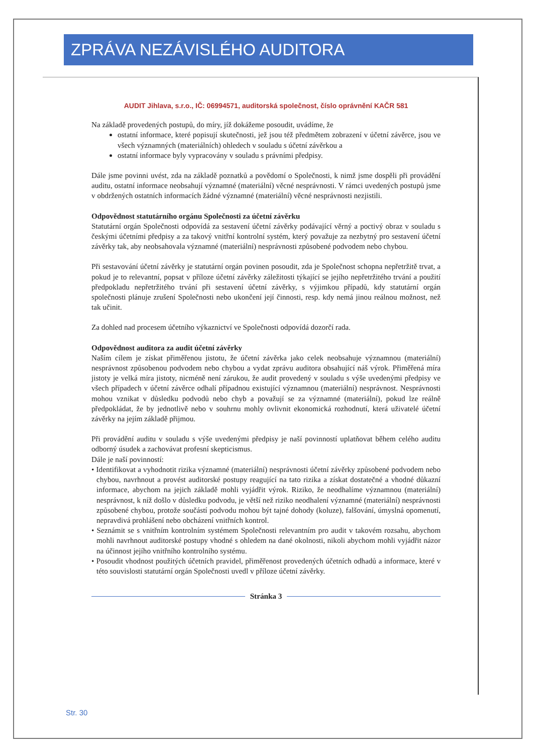ZPRÁVA NEZÁVISLÉHO AUDITORA
AUDIT Jihlava, s.r.o., IČ: 06994571, auditorská společnost, číslo oprávnění KAČR 581
Na základě provedených postupů, do míry, jíž dokážeme posoudit, uvádíme, že
ostatní informace, které popisují skutečnosti, jež jsou též předmětem zobrazení v účetní závěrce, jsou ve všech významných (materiálních) ohledech v souladu s účetní závěrkou a
ostatní informace byly vypracovány v souladu s právními předpisy.
Dále jsme povinni uvést, zda na základě poznatků a povědomí o Společnosti, k nimž jsme dospěli při provádění auditu, ostatní informace neobsahují významné (materiální) věcné nesprávnosti. V rámci uvedených postupů jsme v obdržených ostatních informacích žádné významné (materiální) věcné nesprávnosti nezjistili.
Odpovědnost statutárního orgánu Společnosti za účetní závěrku
Statutární orgán Společnosti odpovídá za sestavení účetní závěrky podávající věrný a poctivý obraz v souladu s českými účetními předpisy a za takový vnitřní kontrolní systém, který považuje za nezbytný pro sestavení účetní závěrky tak, aby neobsahovala významné (materiální) nesprávnosti způsobené podvodem nebo chybou.
Při sestavování účetní závěrky je statutární orgán povinen posoudit, zda je Společnost schopna nepřetržitě trvat, a pokud je to relevantní, popsat v příloze účetní závěrky záležitosti týkající se jejího nepřetržitého trvání a použití předpokladu nepřetržitého trvání při sestavení účetní závěrky, s výjimkou případů, kdy statutární orgán společnosti plánuje zrušení Společnosti nebo ukončení její činnosti, resp. kdy nemá jinou reálnou možnost, než tak učinit.
Za dohled nad procesem účetního výkaznictví ve Společnosti odpovídá dozorčí rada.
Odpovědnost auditora za audit účetní závěrky
Naším cílem je získat přiměřenou jistotu, že účetní závěrka jako celek neobsahuje významnou (materiální) nesprávnost způsobenou podvodem nebo chybou a vydat zprávu auditora obsahující náš výrok. Přiměřená míra jistoty je velká míra jistoty, nicméně není zárukou, že audit provedený v souladu s výše uvedenými předpisy ve všech případech v účetní závěrce odhalí případnou existující významnou (materiální) nesprávnost. Nesprávnosti mohou vznikat v důsledku podvodů nebo chyb a považují se za významné (materiální), pokud lze reálně předpokládat, že by jednotlivě nebo v souhrnu mohly ovlivnit ekonomická rozhodnutí, která uživatelé účetní závěrky na jejím základě přijmou.
Při provádění auditu v souladu s výše uvedenými předpisy je naší povinností uplatňovat během celého auditu odborný úsudek a zachovávat profesní skepticismus.
Dále je naší povinností:
• Identifikovat a vyhodnotit rizika významné (materiální) nesprávnosti účetní závěrky způsobené podvodem nebo chybou, navrhnout a provést auditorské postupy reagující na tato rizika a získat dostatečné a vhodné důkazní informace, abychom na jejich základě mohli vyjádřit výrok. Riziko, že neodhalíme významnou (materiální) nesprávnost, k níž došlo v důsledku podvodu, je větší než riziko neodhalení významné (materiální) nesprávnosti způsobené chybou, protože součástí podvodu mohou být tajné dohody (koluze), falšování, úmyslná opomenutí, nepravdivá prohlášení nebo obcházení vnitřních kontrol.
• Seznámit se s vnitřním kontrolním systémem Společnosti relevantním pro audit v takovém rozsahu, abychom mohli navrhnout auditorské postupy vhodné s ohledem na dané okolnosti, nikoli abychom mohli vyjádřit názor na účinnost jejího vnitřního kontrolního systému.
• Posoudit vhodnost použitých účetních pravidel, přiměřenost provedených účetních odhadů a informace, které v této souvislosti statutární orgán Společnosti uvedl v příloze účetní závěrky.
Stránka 3
Str. 30